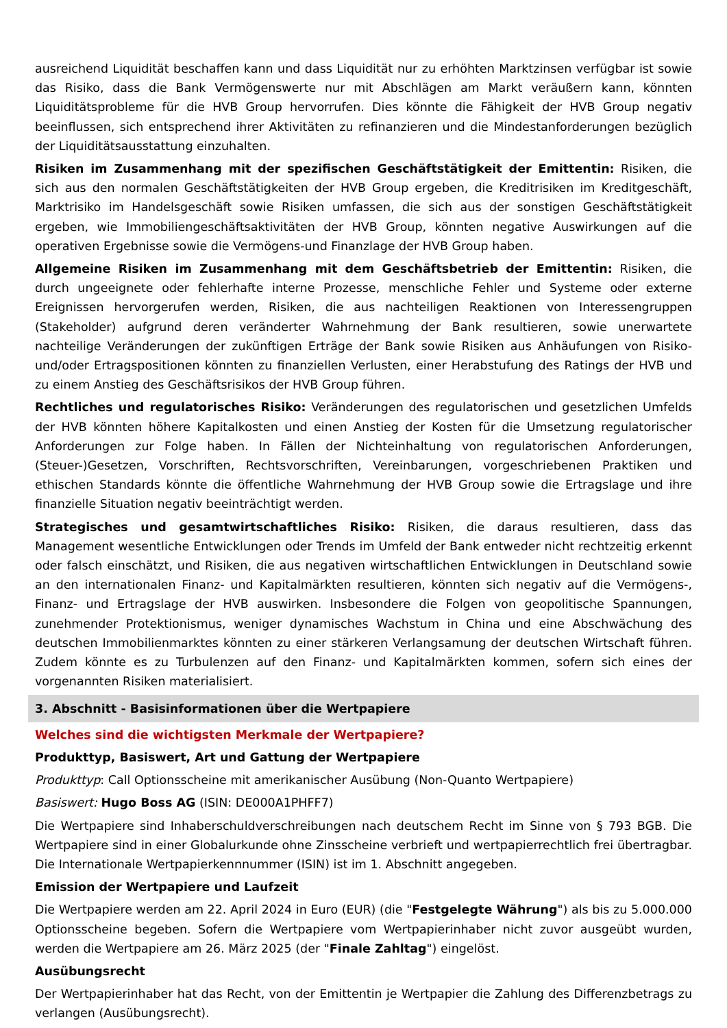ausreichend Liquidität beschaffen kann und dass Liquidität nur zu erhöhten Marktzinsen verfügbar ist sowie das Risiko, dass die Bank Vermögenswerte nur mit Abschlägen am Markt veräußern kann, könnten Liquiditätsprobleme für die HVB Group hervorrufen. Dies könnte die Fähigkeit der HVB Group negativ beeinflussen, sich entsprechend ihrer Aktivitäten zu refinanzieren und die Mindestanforderungen bezüglich der Liquiditätsausstattung einzuhalten.
Risiken im Zusammenhang mit der spezifischen Geschäftstätigkeit der Emittentin: Risiken, die sich aus den normalen Geschäftstätigkeiten der HVB Group ergeben, die Kreditrisiken im Kreditgeschäft, Marktrisiko im Handelsgeschäft sowie Risiken umfassen, die sich aus der sonstigen Geschäftstätigkeit ergeben, wie Immobiliengeschäftsaktivitäten der HVB Group, könnten negative Auswirkungen auf die operativen Ergebnisse sowie die Vermögens-und Finanzlage der HVB Group haben.
Allgemeine Risiken im Zusammenhang mit dem Geschäftsbetrieb der Emittentin: Risiken, die durch ungeeignete oder fehlerhafte interne Prozesse, menschliche Fehler und Systeme oder externe Ereignissen hervorgerufen werden, Risiken, die aus nachteiligen Reaktionen von Interessengruppen (Stakeholder) aufgrund deren veränderter Wahrnehmung der Bank resultieren, sowie unerwartete nachteilige Veränderungen der zukünftigen Erträge der Bank sowie Risiken aus Anhäufungen von Risiko- und/oder Ertragspositionen könnten zu finanziellen Verlusten, einer Herabstufung des Ratings der HVB und zu einem Anstieg des Geschäftsrisikos der HVB Group führen.
Rechtliches und regulatorisches Risiko: Veränderungen des regulatorischen und gesetzlichen Umfelds der HVB könnten höhere Kapitalkosten und einen Anstieg der Kosten für die Umsetzung regulatorischer Anforderungen zur Folge haben. In Fällen der Nichteinhaltung von regulatorischen Anforderungen, (Steuer-)Gesetzen, Vorschriften, Rechtsvorschriften, Vereinbarungen, vorgeschriebenen Praktiken und ethischen Standards könnte die öffentliche Wahrnehmung der HVB Group sowie die Ertragslage und ihre finanzielle Situation negativ beeinträchtigt werden.
Strategisches und gesamtwirtschaftliches Risiko: Risiken, die daraus resultieren, dass das Management wesentliche Entwicklungen oder Trends im Umfeld der Bank entweder nicht rechtzeitig erkennt oder falsch einschätzt, und Risiken, die aus negativen wirtschaftlichen Entwicklungen in Deutschland sowie an den internationalen Finanz- und Kapitalmärkten resultieren, könnten sich negativ auf die Vermögens-, Finanz- und Ertragslage der HVB auswirken. Insbesondere die Folgen von geopolitische Spannungen, zunehmender Protektionismus, weniger dynamisches Wachstum in China und eine Abschwächung des deutschen Immobilienmarktes könnten zu einer stärkeren Verlangsamung der deutschen Wirtschaft führen. Zudem könnte es zu Turbulenzen auf den Finanz- und Kapitalmärkten kommen, sofern sich eines der vorgenannten Risiken materialisiert.
3. Abschnitt - Basisinformationen über die Wertpapiere
Welches sind die wichtigsten Merkmale der Wertpapiere?
Produkttyp, Basiswert, Art und Gattung der Wertpapiere
Produkttyp: Call Optionsscheine mit amerikanischer Ausübung (Non-Quanto Wertpapiere)
Basiswert: Hugo Boss AG (ISIN: DE000A1PHFF7)
Die Wertpapiere sind Inhaberschuldverschreibungen nach deutschem Recht im Sinne von § 793 BGB. Die Wertpapiere sind in einer Globalurkunde ohne Zinsscheine verbrieft und wertpapierrechtlich frei übertragbar. Die Internationale Wertpapierkennnummer (ISIN) ist im 1. Abschnitt angegeben.
Emission der Wertpapiere und Laufzeit
Die Wertpapiere werden am 22. April 2024 in Euro (EUR) (die "Festgelegte Währung") als bis zu 5.000.000 Optionsscheine begeben. Sofern die Wertpapiere vom Wertpapierinhaber nicht zuvor ausgeübt wurden, werden die Wertpapiere am 26. März 2025 (der "Finale Zahltag") eingelöst.
Ausübungsrecht
Der Wertpapierinhaber hat das Recht, von der Emittentin je Wertpapier die Zahlung des Differenzbetrags zu verlangen (Ausübungsrecht).